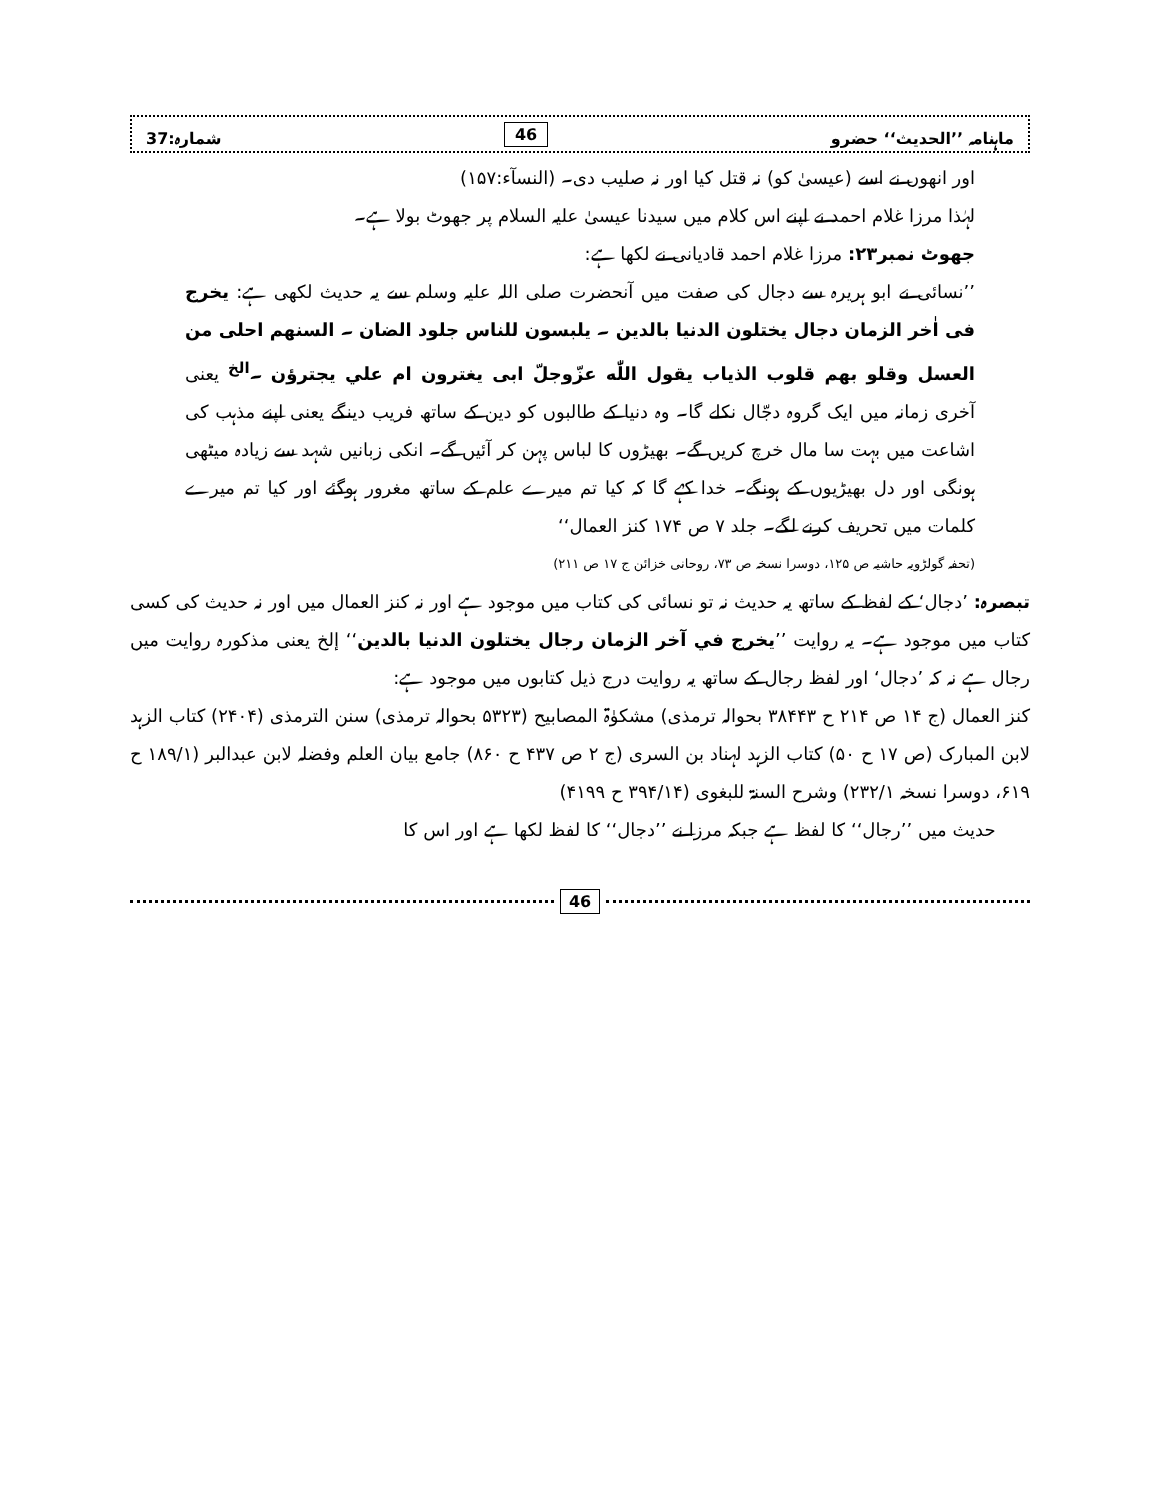ماہنامہ ’’الحدیث‘‘ حضرو 46 شمارہ:37
اور انھوں نے اسے (عیسیٰ کو) نہ قتل کیا اور نہ صلیب دی۔ (النسآء:۱۵۷)
لہٰذا مرزا غلام احمد نے اپنے اس کلام میں سیدنا عیسیٰ علیہ السلام پر جھوٹ بولا ہے۔
جھوٹ نمبر۲۳: مرزا غلام احمد قادیانی نے لکھا ہے:
’’نسائی نے ابو ہریرہ سے دجال کی صفت میں آنحضرت صلی اللہ علیہ وسلم سے یہ حدیث لکھی ہے: یخرج فی اٰخر الزمان دجال یختلون الدنیا بالدین ۔ یلبسون للناس جلود الضان ۔ السنهم احلی من العسل وقلو بهم قلوب الذیاب یقول اللّٰه عزّوجلّ ابی یغترون ام علي یجترؤن ۔<sup>الخ</sup> یعنی آخری زمانہ میں ایک گروہ دجّال نکلے گا۔ وہ دنیا کے طالبوں کو دین کے ساتھ فریب دینگے یعنی اپنے مذہب کی اشاعت میں بہت سا مال خرچ کریں گے۔ بھیڑوں کا لباس پہن کر آئیں گے۔ انکی زبانیں شہد سے زیادہ میٹھی ہونگی اور دل بھیڑیوں کے ہونگے۔ خدا کہے گا کہ کیا تم میرے علم کے ساتھ مغرور ہوگئے اور کیا تم میرے کلمات میں تحریف کرنے لگے۔ جلد ۷ ص ۱۷۴ کنز العمال‘‘
(تحفہ گولڑویہ حاشیہ ص ۱۲۵، دوسرا نسخہ ص ۷۳، روحانی خزائن ج ۱۷ ص ۲۱۱)
تبصرہ: ’دجال‘ کے لفظ کے ساتھ یہ حدیث نہ تو نسائی کی کتاب میں موجود ہے اور نہ کنز العمال میں اور نہ حدیث کی کسی کتاب میں موجود ہے۔ یہ روایت ’’یخرج في آخر الزمان رجال یختلون الدنیا بالدین‘‘ إلخ یعنی مذکورہ روایت میں رجال ہے نہ کہ ’دجال‘ اور لفظ رجال کے ساتھ یہ روایت درج ذیل کتابوں میں موجود ہے:
کنز العمال (ج ۱۴ ص ۲۱۴ ح ۳۸۴۴۳ بحوالہ ترمذی) مشکوٰۃ المصابیح (۵۳۲۳ بحوالہ ترمذی) سنن الترمذی (۲۴۰۴) کتاب الزہد لابن المبارک (ص ۱۷ ح ۵۰) کتاب الزہد لہناد بن السری (ج ۲ ص ۴۳۷ ح ۸۶۰) جامع بیان العلم وفضلہ لابن عبدالبر (۱۸۹/۱ ح ۶۱۹، دوسرا نسخہ ۲۳۲/۱) وشرح السنۃ للبغوی (۳۹۴/۱۴ ح ۴۱۹۹)
حدیث میں ’’رجال‘‘ کا لفظ ہے جبکہ مرزا نے ’’دجال‘‘ کا لفظ لکھا ہے اور اس کا
46